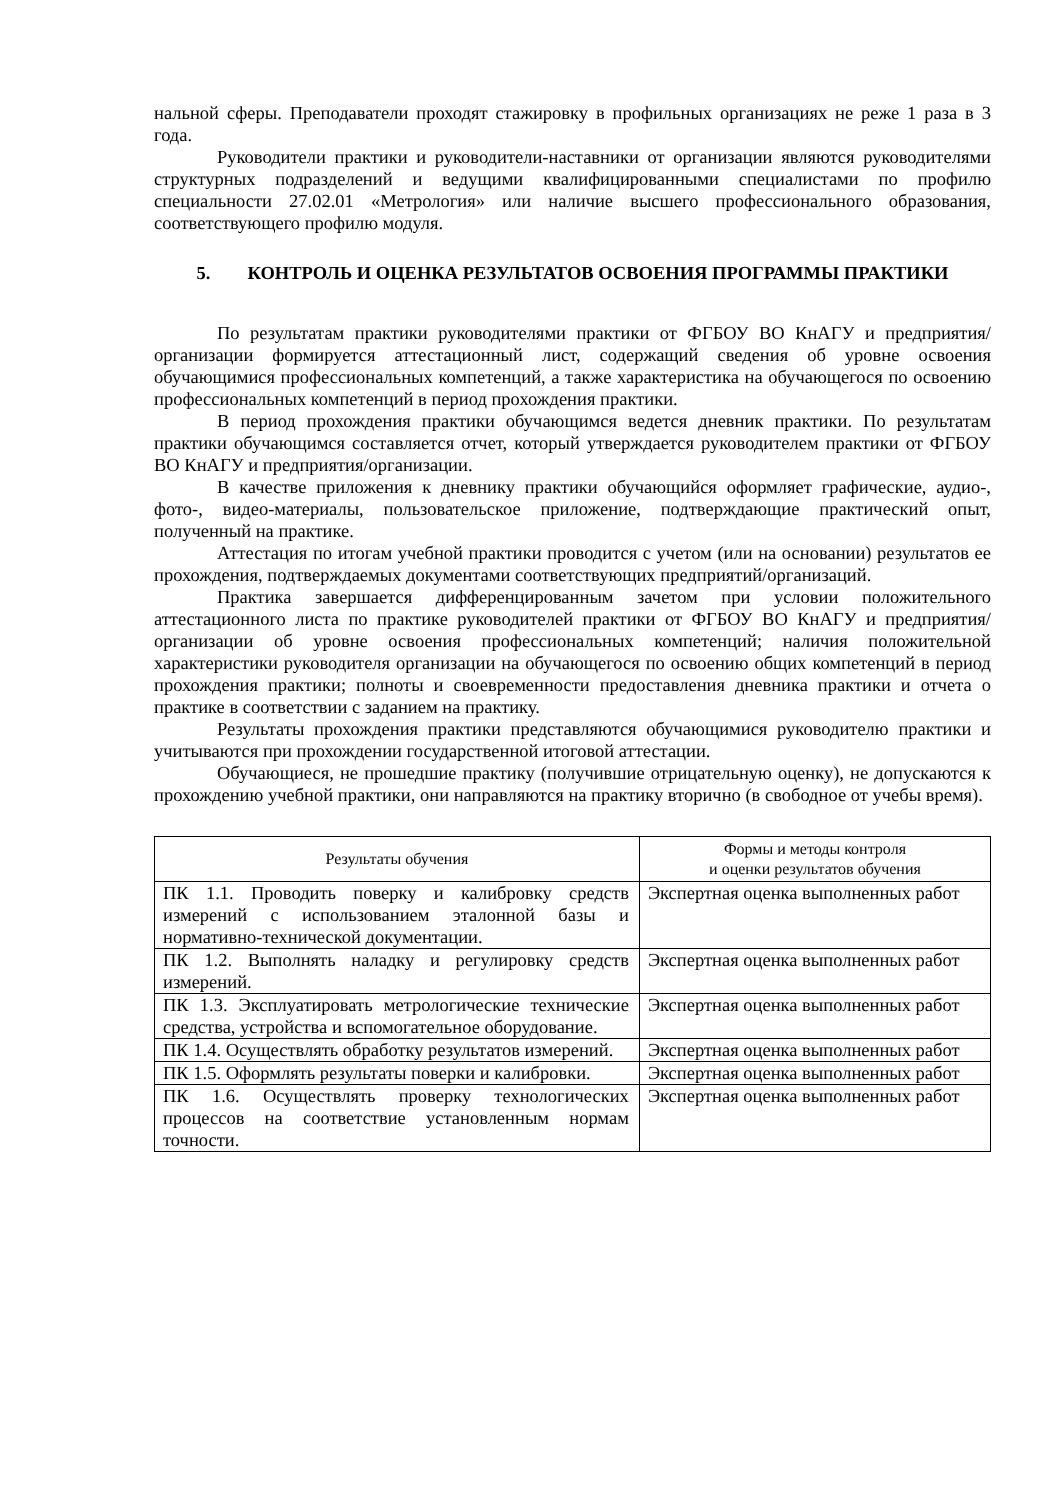нальной сферы. Преподаватели проходят стажировку в профильных организациях не реже 1 раза в 3 года.
Руководители практики и руководители-наставники от организации являются руководителями структурных подразделений и ведущими квалифицированными специалистами по профилю специальности 27.02.01 «Метрология» или наличие высшего профессионального образования, соответствующего профилю модуля.
5. КОНТРОЛЬ И ОЦЕНКА РЕЗУЛЬТАТОВ ОСВОЕНИЯ ПРОГРАММЫ ПРАКТИКИ
По результатам практики руководителями практики от ФГБОУ ВО КнАГУ и предприятия/организации формируется аттестационный лист, содержащий сведения об уровне освоения обучающимися профессиональных компетенций, а также характеристика на обучающегося по освоению профессиональных компетенций в период прохождения практики.
В период прохождения практики обучающимся ведется дневник практики. По результатам практики обучающимся составляется отчет, который утверждается руководителем практики от ФГБОУ ВО КнАГУ и предприятия/организации.
В качестве приложения к дневнику практики обучающийся оформляет графические, аудио-, фото-, видео-материалы, пользовательское приложение, подтверждающие практический опыт, полученный на практике.
Аттестация по итогам учебной практики проводится с учетом (или на основании) результатов ее прохождения, подтверждаемых документами соответствующих предприятий/организаций.
Практика завершается дифференцированным зачетом при условии положительного аттестационного листа по практике руководителей практики от ФГБОУ ВО КнАГУ и предприятия/организации об уровне освоения профессиональных компетенций; наличия положительной характеристики руководителя организации на обучающегося по освоению общих компетенций в период прохождения практики; полноты и своевременности предоставления дневника практики и отчета о практике в соответствии с заданием на практику.
Результаты прохождения практики представляются обучающимися руководителю практики и учитываются при прохождении государственной итоговой аттестации.
Обучающиеся, не прошедшие практику (получившие отрицательную оценку), не допускаются к прохождению учебной практики, они направляются на практику вторично (в свободное от учебы время).
| Результаты обучения | Формы и методы контроля и оценки результатов обучения |
| --- | --- |
| ПК 1.1. Проводить поверку и калибровку средств измерений с использованием эталонной базы и нормативно-технической документации. | Экспертная оценка выполненных работ |
| ПК 1.2. Выполнять наладку и регулировку средств измерений. | Экспертная оценка выполненных работ |
| ПК 1.3. Эксплуатировать метрологические технические средства, устройства и вспомогательное оборудование. | Экспертная оценка выполненных работ |
| ПК 1.4. Осуществлять обработку результатов измерений. | Экспертная оценка выполненных работ |
| ПК 1.5. Оформлять результаты поверки и калибровки. | Экспертная оценка выполненных работ |
| ПК 1.6. Осуществлять проверку технологических процессов на соответствие установленным нормам точности. | Экспертная оценка выполненных работ |